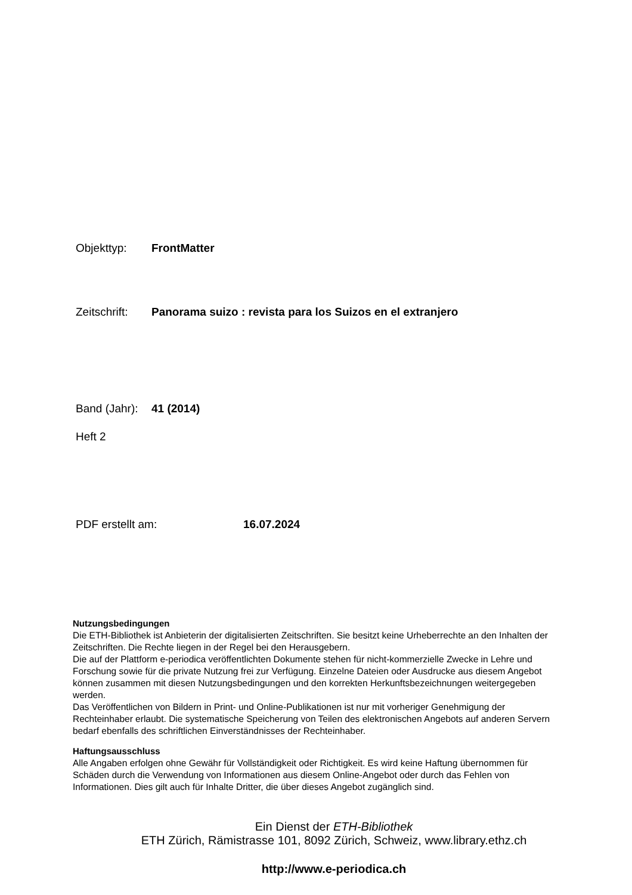Objekttyp: FrontMatter
Zeitschrift: Panorama suizo : revista para los Suizos en el extranjero
Band (Jahr): 41 (2014)
Heft 2
PDF erstellt am: 16.07.2024
Nutzungsbedingungen
Die ETH-Bibliothek ist Anbieterin der digitalisierten Zeitschriften. Sie besitzt keine Urheberrechte an den Inhalten der Zeitschriften. Die Rechte liegen in der Regel bei den Herausgebern.
Die auf der Plattform e-periodica veröffentlichten Dokumente stehen für nicht-kommerzielle Zwecke in Lehre und Forschung sowie für die private Nutzung frei zur Verfügung. Einzelne Dateien oder Ausdrucke aus diesem Angebot können zusammen mit diesen Nutzungsbedingungen und den korrekten Herkunftsbezeichnungen weitergegeben werden.
Das Veröffentlichen von Bildern in Print- und Online-Publikationen ist nur mit vorheriger Genehmigung der Rechteinhaber erlaubt. Die systematische Speicherung von Teilen des elektronischen Angebots auf anderen Servern bedarf ebenfalls des schriftlichen Einverständnisses der Rechteinhaber.
Haftungsausschluss
Alle Angaben erfolgen ohne Gewähr für Vollständigkeit oder Richtigkeit. Es wird keine Haftung übernommen für Schäden durch die Verwendung von Informationen aus diesem Online-Angebot oder durch das Fehlen von Informationen. Dies gilt auch für Inhalte Dritter, die über dieses Angebot zugänglich sind.
Ein Dienst der ETH-Bibliothek
ETH Zürich, Rämistrasse 101, 8092 Zürich, Schweiz, www.library.ethz.ch
http://www.e-periodica.ch